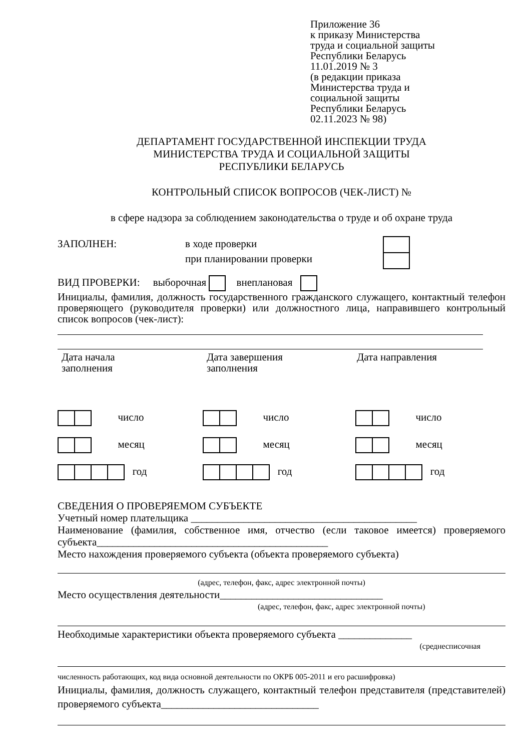Приложение 36
к приказу Министерства
труда и социальной защиты
Республики Беларусь
11.01.2019 № 3
(в редакции приказа
Министерства труда и
социальной защиты
Республики Беларусь
02.11.2023 № 98)
ДЕПАРТАМЕНТ ГОСУДАРСТВЕННОЙ ИНСПЕКЦИИ ТРУДА
МИНИСТЕРСТВА ТРУДА И СОЦИАЛЬНОЙ ЗАЩИТЫ
РЕСПУБЛИКИ БЕЛАРУСЬ
КОНТРОЛЬНЫЙ СПИСОК ВОПРОСОВ (ЧЕК-ЛИСТ) №
в сфере надзора за соблюдением законодательства о труде и об охране труда
ЗАПОЛНЕН: в ходе проверки
при планировании проверки
ВИД ПРОВЕРКИ: выборочная внеплановая
Инициалы, фамилия, должность государственного гражданского служащего, контактный телефон проверяющего (руководителя проверки) или должностного лица, направившего контрольный список вопросов (чек-лист):
Дата начала
заполнения
Дата завершения
заполнения
Дата направления
число
месяц
год
число
месяц
год
число
месяц
год
СВЕДЕНИЯ О ПРОВЕРЯЕМОМ СУБЪЕКТЕ
Учетный номер плательщика ___________________________________________
Наименование (фамилия, собственное имя, отчество (если таковое имеется) проверяемого субъекта____________________________________________
Место нахождения проверяемого субъекта (объекта проверяемого субъекта)
(адрес, телефон, факс, адрес электронной почты)
Место осуществления деятельности_______________________________
(адрес, телефон, факс, адрес электронной почты)
Необходимые характеристики объекта проверяемого субъекта ______________
(среднесписочная
численность работающих, код вида основной деятельности по ОКРБ 005-2011 и его расшифровка)
Инициалы, фамилия, должность служащего, контактный телефон представителя (представителей) проверяемого субъекта______________________________